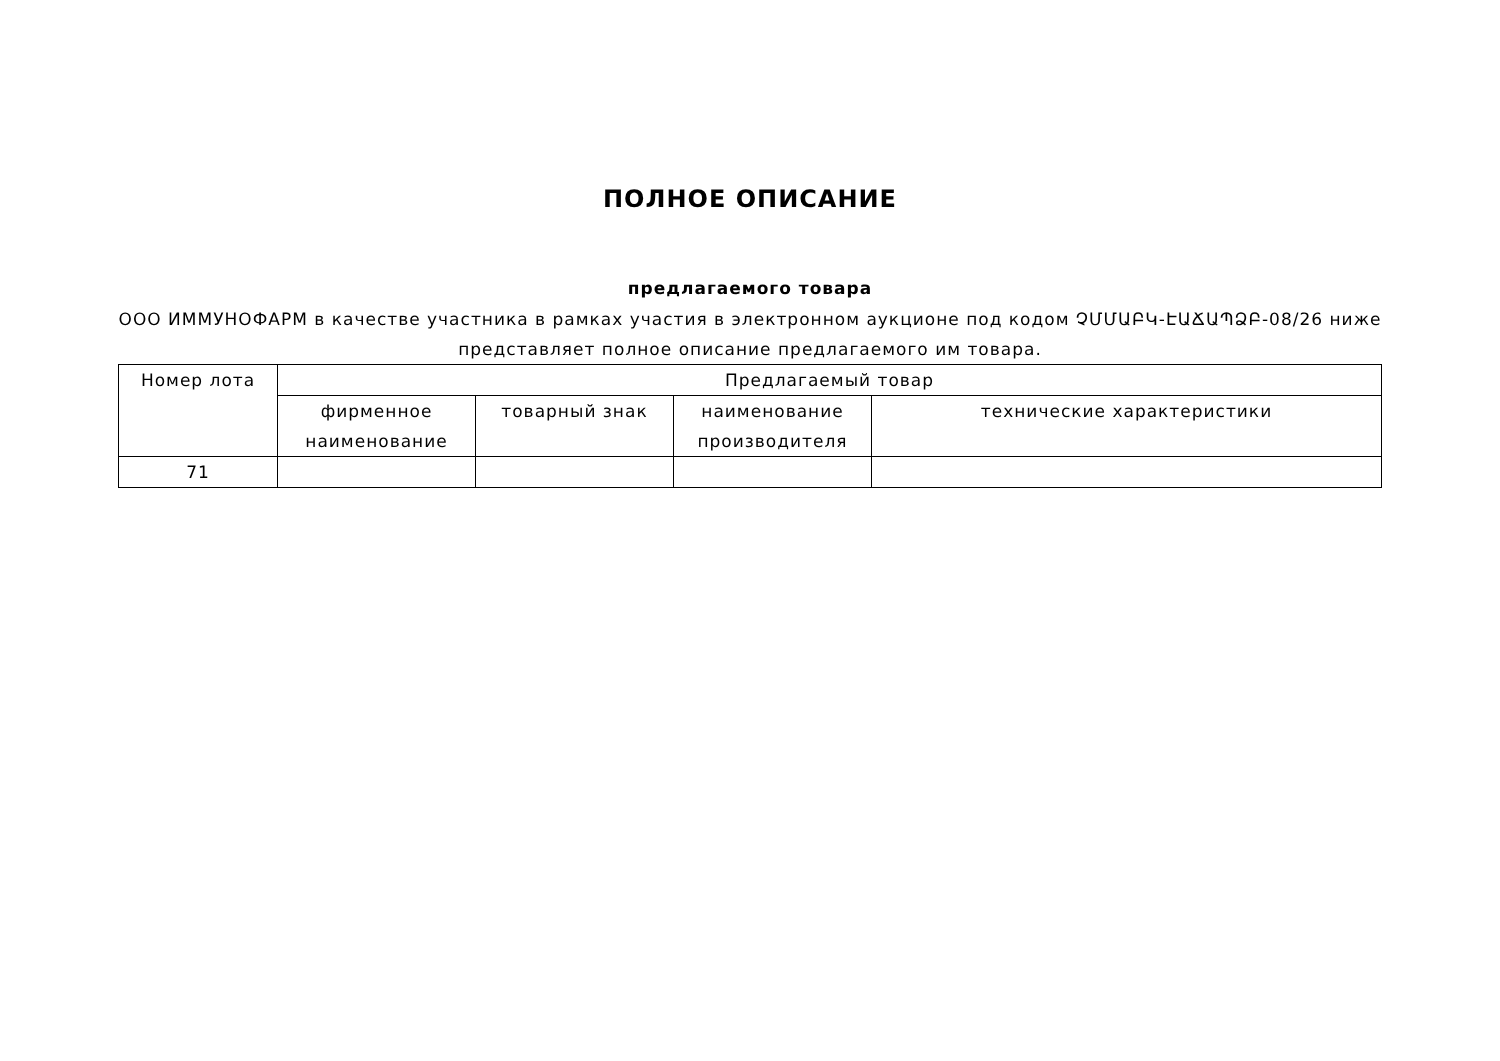ПОЛНОЕ ОПИСАНИЕ
предлагаемого товара
ООО ИММУНОФАРМ в качестве участника в рамках участия в электронном аукционе под кодом ՉՄՄԱԲԿ-ԷԱՃԱՊՁԲ-08/26 ниже представляет полное описание предлагаемого им товара.
| Номер лота | Предлагаемый товар | | | |
| --- | --- | --- | --- | --- |
| | фирменное наименование | товарный знак | наименование производителя | технические характеристики |
| 71 | | | | |